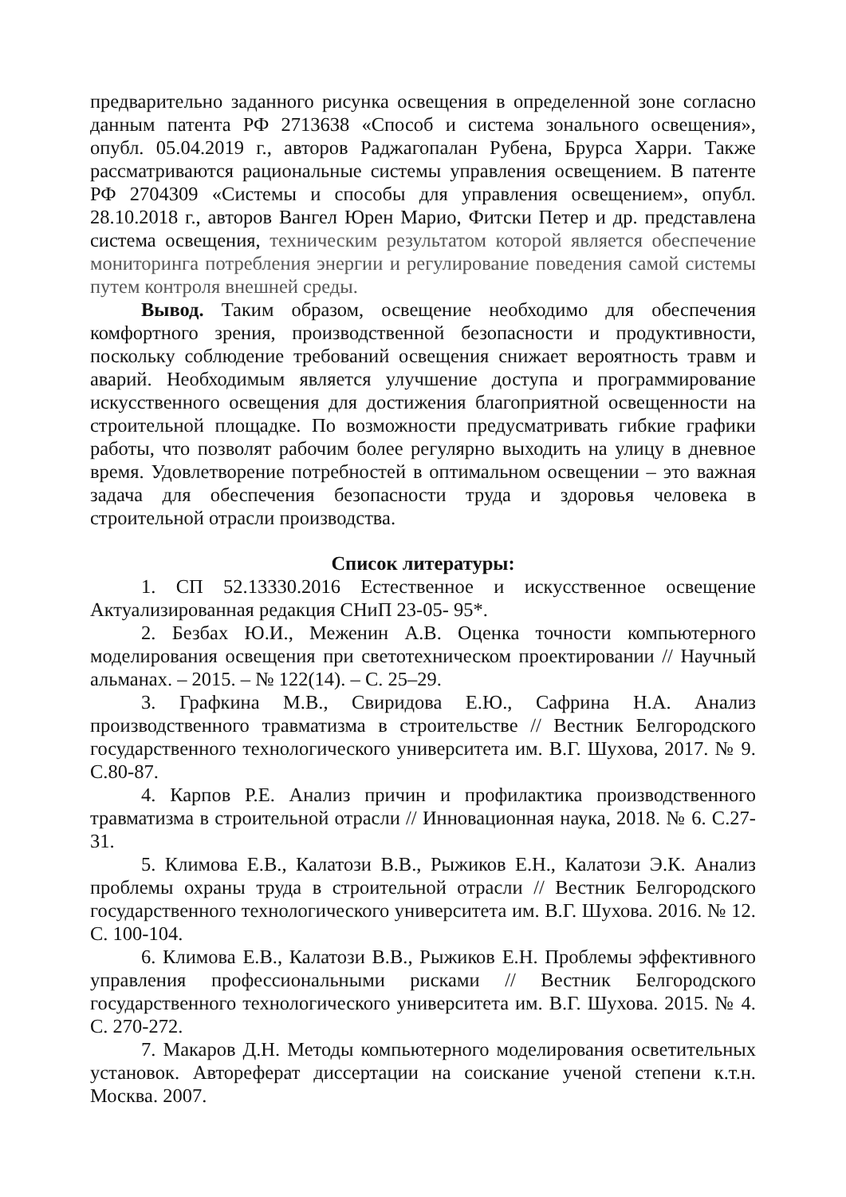предварительно заданного рисунка освещения в определенной зоне согласно данным патента РФ 2713638 «Способ и система зонального освещения», опубл. 05.04.2019 г., авторов Раджагопалан Рубена, Брурса Харри. Также рассматриваются рациональные системы управления освещением. В патенте РФ 2704309 «Системы и способы для управления освещением», опубл. 28.10.2018 г., авторов Вангел Юрен Марио, Фитски Петер и др. представлена система освещения, техническим результатом которой является обеспечение мониторинга потребления энергии и регулирование поведения самой системы путем контроля внешней среды.
Вывод. Таким образом, освещение необходимо для обеспечения комфортного зрения, производственной безопасности и продуктивности, поскольку соблюдение требований освещения снижает вероятность травм и аварий. Необходимым является улучшение доступа и программирование искусственного освещения для достижения благоприятной освещенности на строительной площадке. По возможности предусматривать гибкие графики работы, что позволят рабочим более регулярно выходить на улицу в дневное время. Удовлетворение потребностей в оптимальном освещении – это важная задача для обеспечения безопасности труда и здоровья человека в строительной отрасли производства.
Список литературы:
1. СП 52.13330.2016 Естественное и искусственное освещение Актуализированная редакция СНиП 23-05- 95*.
2. Безбах Ю.И., Меженин А.В. Оценка точности компьютерного моделирования освещения при светотехническом проектировании // Научный альманах. – 2015. – № 122(14). – С. 25–29.
3. Графкина М.В., Свиридова Е.Ю., Сафрина Н.А. Анализ производственного травматизма в строительстве // Вестник Белгородского государственного технологического университета им. В.Г. Шухова, 2017. № 9. С.80-87.
4. Карпов Р.Е. Анализ причин и профилактика производственного травматизма в строительной отрасли // Инновационная наука, 2018. № 6. С.27-31.
5. Климова Е.В., Калатози В.В., Рыжиков Е.Н., Калатози Э.К. Анализ проблемы охраны труда в строительной отрасли // Вестник Белгородского государственного технологического университета им. В.Г. Шухова. 2016. № 12. С. 100-104.
6. Климова Е.В., Калатози В.В., Рыжиков Е.Н. Проблемы эффективного управления профессиональными рисками // Вестник Белгородского государственного технологического университета им. В.Г. Шухова. 2015. № 4. С. 270-272.
7. Макаров Д.Н. Методы компьютерного моделирования осветительных установок. Автореферат диссертации на соискание ученой степени к.т.н. Москва. 2007.